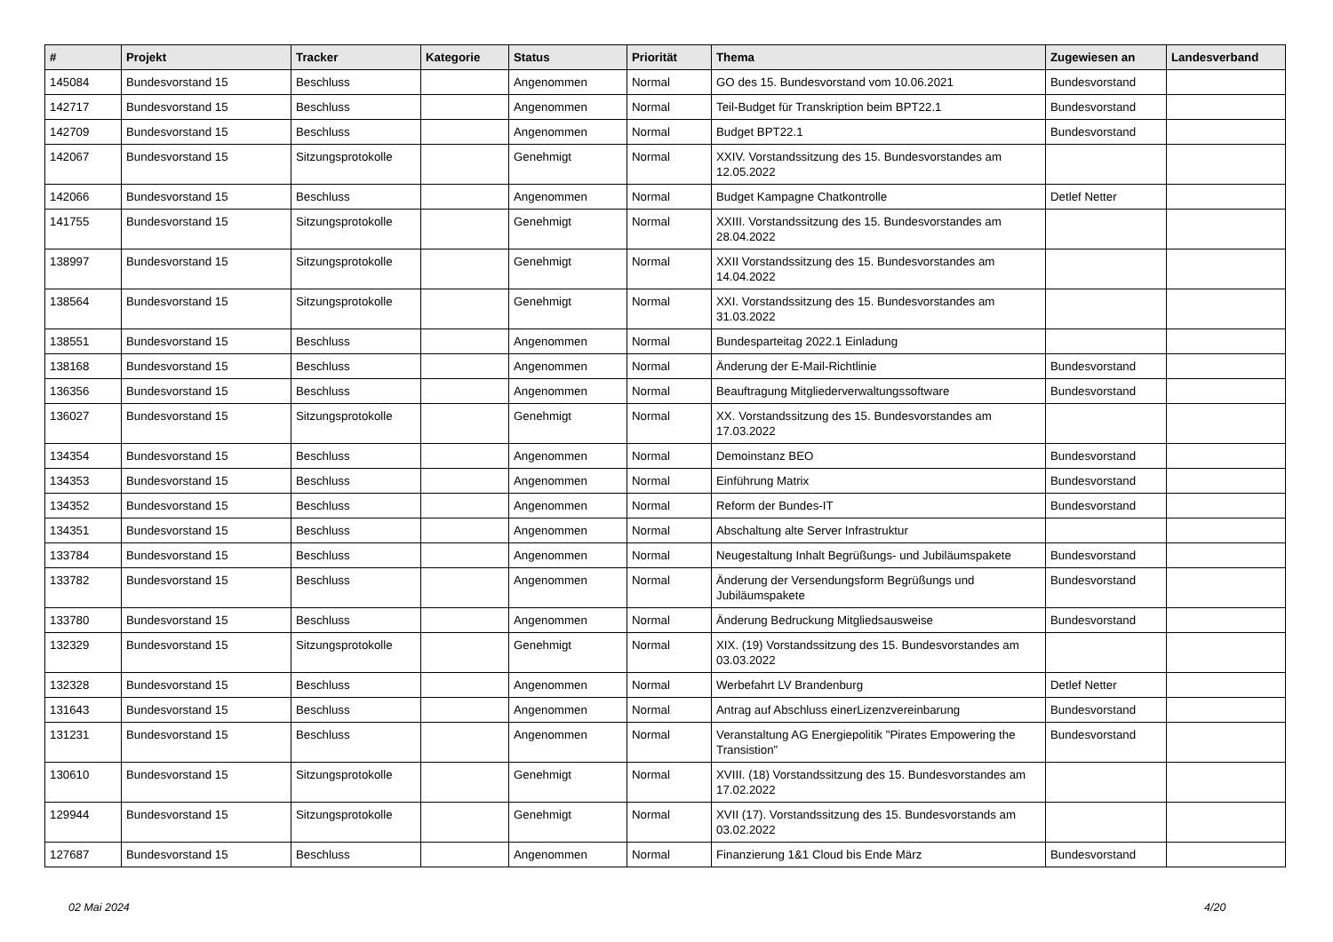| # | Projekt | Tracker | Kategorie | Status | Priorität | Thema | Zugewiesen an | Landesverband |
| --- | --- | --- | --- | --- | --- | --- | --- | --- |
| 145084 | Bundesvorstand 15 | Beschluss | | Angenommen | Normal | GO des 15. Bundesvorstand vom 10.06.2021 | Bundesvorstand | |
| 142717 | Bundesvorstand 15 | Beschluss | | Angenommen | Normal | Teil-Budget für Transkription beim BPT22.1 | Bundesvorstand | |
| 142709 | Bundesvorstand 15 | Beschluss | | Angenommen | Normal | Budget BPT22.1 | Bundesvorstand | |
| 142067 | Bundesvorstand 15 | Sitzungsprotokolle | | Genehmigt | Normal | XXIV. Vorstandssitzung des 15. Bundesvorstandes am 12.05.2022 | | |
| 142066 | Bundesvorstand 15 | Beschluss | | Angenommen | Normal | Budget Kampagne Chatkontrolle | Detlef Netter | |
| 141755 | Bundesvorstand 15 | Sitzungsprotokolle | | Genehmigt | Normal | XXIII. Vorstandssitzung des 15. Bundesvorstandes am 28.04.2022 | | |
| 138997 | Bundesvorstand 15 | Sitzungsprotokolle | | Genehmigt | Normal | XXII Vorstandssitzung des 15. Bundesvorstandes am 14.04.2022 | | |
| 138564 | Bundesvorstand 15 | Sitzungsprotokolle | | Genehmigt | Normal | XXI. Vorstandssitzung des 15. Bundesvorstandes am 31.03.2022 | | |
| 138551 | Bundesvorstand 15 | Beschluss | | Angenommen | Normal | Bundesparteitag 2022.1 Einladung | | |
| 138168 | Bundesvorstand 15 | Beschluss | | Angenommen | Normal | Änderung der E-Mail-Richtlinie | Bundesvorstand | |
| 136356 | Bundesvorstand 15 | Beschluss | | Angenommen | Normal | Beauftragung Mitgliederverwaltungssoftware | Bundesvorstand | |
| 136027 | Bundesvorstand 15 | Sitzungsprotokolle | | Genehmigt | Normal | XX. Vorstandssitzung des 15. Bundesvorstandes am 17.03.2022 | | |
| 134354 | Bundesvorstand 15 | Beschluss | | Angenommen | Normal | Demoinstanz BEO | Bundesvorstand | |
| 134353 | Bundesvorstand 15 | Beschluss | | Angenommen | Normal | Einführung Matrix | Bundesvorstand | |
| 134352 | Bundesvorstand 15 | Beschluss | | Angenommen | Normal | Reform der Bundes-IT | Bundesvorstand | |
| 134351 | Bundesvorstand 15 | Beschluss | | Angenommen | Normal | Abschaltung alte Server Infrastruktur | | |
| 133784 | Bundesvorstand 15 | Beschluss | | Angenommen | Normal | Neugestaltung Inhalt Begrüßungs- und Jubiläumspakete | Bundesvorstand | |
| 133782 | Bundesvorstand 15 | Beschluss | | Angenommen | Normal | Änderung der Versendungsform Begrüßungs und Jubiläumspakete | Bundesvorstand | |
| 133780 | Bundesvorstand 15 | Beschluss | | Angenommen | Normal | Änderung Bedruckung Mitgliedsausweise | Bundesvorstand | |
| 132329 | Bundesvorstand 15 | Sitzungsprotokolle | | Genehmigt | Normal | XIX. (19) Vorstandssitzung des 15. Bundesvorstandes am 03.03.2022 | | |
| 132328 | Bundesvorstand 15 | Beschluss | | Angenommen | Normal | Werbefahrt LV Brandenburg | Detlef Netter | |
| 131643 | Bundesvorstand 15 | Beschluss | | Angenommen | Normal | Antrag auf Abschluss einerLizenzvereinbarung | Bundesvorstand | |
| 131231 | Bundesvorstand 15 | Beschluss | | Angenommen | Normal | Veranstaltung AG Energiepolitik "Pirates Empowering the Transistion" | Bundesvorstand | |
| 130610 | Bundesvorstand 15 | Sitzungsprotokolle | | Genehmigt | Normal | XVIII. (18) Vorstandssitzung des 15. Bundesvorstandes am 17.02.2022 | | |
| 129944 | Bundesvorstand 15 | Sitzungsprotokolle | | Genehmigt | Normal | XVII (17). Vorstandssitzung des 15. Bundesvorstands am 03.02.2022 | | |
| 127687 | Bundesvorstand 15 | Beschluss | | Angenommen | Normal | Finanzierung 1&1 Cloud bis Ende März | Bundesvorstand | |
02 Mai 2024 4/20